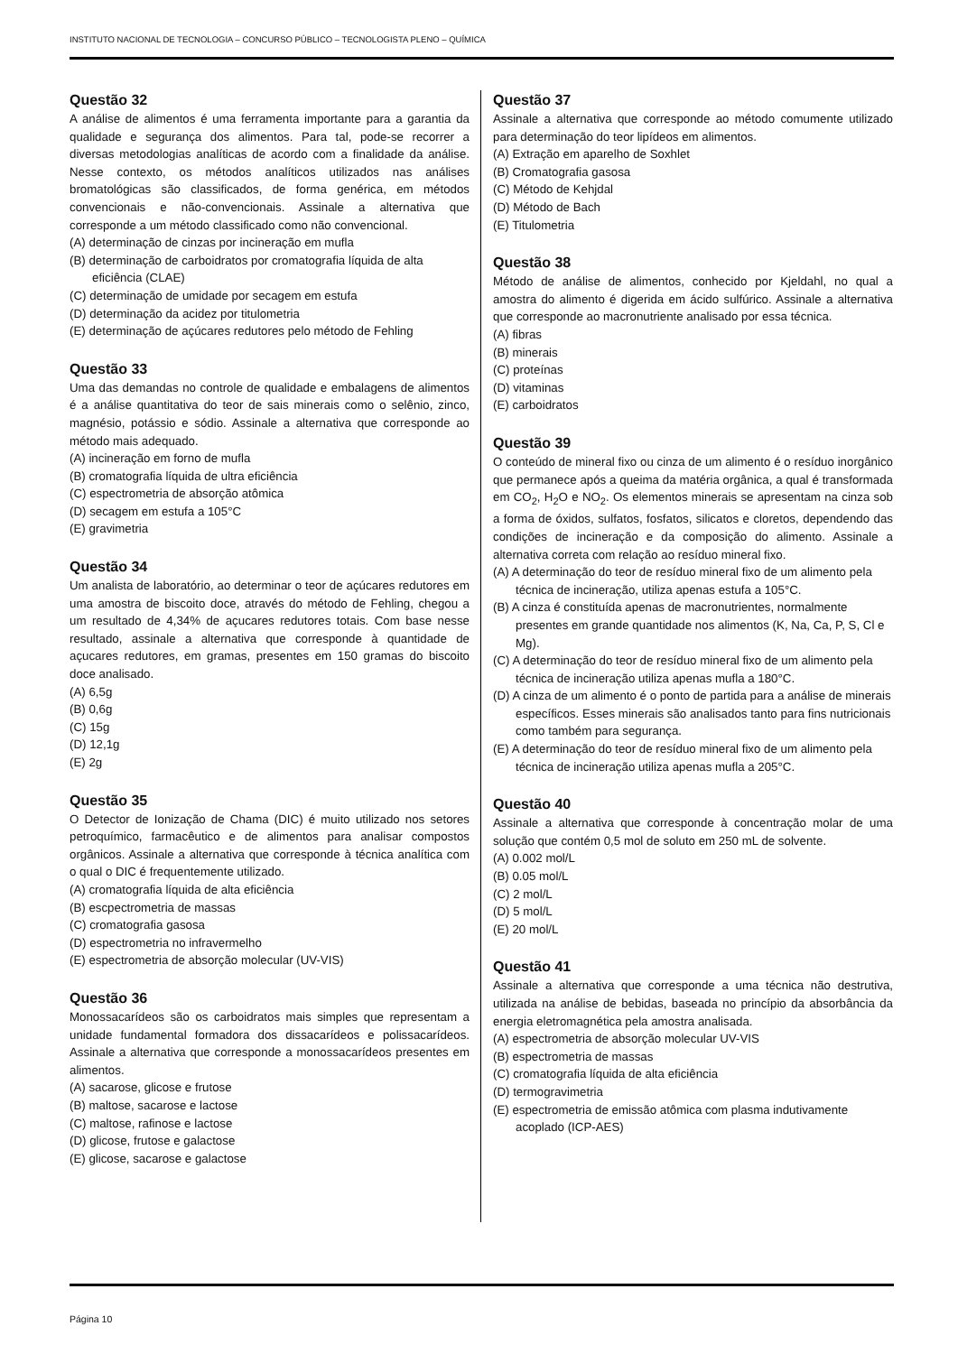INSTITUTO NACIONAL DE TECNOLOGIA – CONCURSO PÚBLICO – TECNOLOGISTA PLENO – QUÍMICA
Questão 32
A análise de alimentos é uma ferramenta importante para a garantia da qualidade e segurança dos alimentos. Para tal, pode-se recorrer a diversas metodologias analíticas de acordo com a finalidade da análise. Nesse contexto, os métodos analíticos utilizados nas análises bromatológicas são classificados, de forma genérica, em métodos convencionais e não-convencionais. Assinale a alternativa que corresponde a um método classificado como não convencional.
(A) determinação de cinzas por incineração em mufla
(B) determinação de carboidratos por cromatografia líquida de alta eficiência (CLAE)
(C) determinação de umidade por secagem em estufa
(D) determinação da acidez por titulometria
(E) determinação de açúcares redutores pelo método de Fehling
Questão 33
Uma das demandas no controle de qualidade e embalagens de alimentos é a análise quantitativa do teor de sais minerais como o selênio, zinco, magnésio, potássio e sódio. Assinale a alternativa que corresponde ao método mais adequado.
(A) incineração em forno de mufla
(B) cromatografia líquida de ultra eficiência
(C) espectrometria de absorção atômica
(D) secagem em estufa a 105°C
(E) gravimetria
Questão 34
Um analista de laboratório, ao determinar o teor de açúcares redutores em uma amostra de biscoito doce, através do método de Fehling, chegou a um resultado de 4,34% de açucares redutores totais. Com base nesse resultado, assinale a alternativa que corresponde à quantidade de açucares redutores, em gramas, presentes em 150 gramas do biscoito doce analisado.
(A) 6,5g
(B) 0,6g
(C) 15g
(D) 12,1g
(E) 2g
Questão 35
O Detector de Ionização de Chama (DIC) é muito utilizado nos setores petroquímico, farmacêutico e de alimentos para analisar compostos orgânicos. Assinale a alternativa que corresponde à técnica analítica com o qual o DIC é frequentemente utilizado.
(A) cromatografia líquida de alta eficiência
(B) escpectrometria de massas
(C) cromatografia gasosa
(D) espectrometria no infravermelho
(E) espectrometria de absorção molecular (UV-VIS)
Questão 36
Monossacarídeos são os carboidratos mais simples que representam a unidade fundamental formadora dos dissacarídeos e polissacarídeos. Assinale a alternativa que corresponde a monossacarídeos presentes em alimentos.
(A) sacarose, glicose e frutose
(B) maltose, sacarose e lactose
(C) maltose, rafinose e lactose
(D) glicose, frutose e galactose
(E) glicose, sacarose e galactose
Questão 37
Assinale a alternativa que corresponde ao método comumente utilizado para determinação do teor lipídeos em alimentos.
(A) Extração em aparelho de Soxhlet
(B) Cromatografia gasosa
(C) Método de Kehjdal
(D) Método de Bach
(E) Titulometria
Questão 38
Método de análise de alimentos, conhecido por Kjeldahl, no qual a amostra do alimento é digerida em ácido sulfúrico. Assinale a alternativa que corresponde ao macronutriente analisado por essa técnica.
(A) fibras
(B) minerais
(C) proteínas
(D) vitaminas
(E) carboidratos
Questão 39
O conteúdo de mineral fixo ou cinza de um alimento é o resíduo inorgânico que permanece após a queima da matéria orgânica, a qual é transformada em CO<sub>2</sub>, H<sub>2</sub>O e NO<sub>2</sub>. Os elementos minerais se apresentam na cinza sob a forma de óxidos, sulfatos, fosfatos, silicatos e cloretos, dependendo das condições de incineração e da composição do alimento. Assinale a alternativa correta com relação ao resíduo mineral fixo.
(A) A determinação do teor de resíduo mineral fixo de um alimento pela técnica de incineração, utiliza apenas estufa a 105°C.
(B) A cinza é constituída apenas de macronutrientes, normalmente presentes em grande quantidade nos alimentos (K, Na, Ca, P, S, Cl e Mg).
(C) A determinação do teor de resíduo mineral fixo de um alimento pela técnica de incineração utiliza apenas mufla a 180°C.
(D) A cinza de um alimento é o ponto de partida para a análise de minerais específicos. Esses minerais são analisados tanto para fins nutricionais como também para segurança.
(E) A determinação do teor de resíduo mineral fixo de um alimento pela técnica de incineração utiliza apenas mufla a 205°C.
Questão 40
Assinale a alternativa que corresponde à concentração molar de uma solução que contém 0,5 mol de soluto em 250 mL de solvente.
(A) 0.002 mol/L
(B) 0.05 mol/L
(C) 2 mol/L
(D) 5 mol/L
(E) 20 mol/L
Questão 41
Assinale a alternativa que corresponde a uma técnica não destrutiva, utilizada na análise de bebidas, baseada no princípio da absorbância da energia eletromagnética pela amostra analisada.
(A) espectrometria de absorção molecular UV-VIS
(B) espectrometria de massas
(C) cromatografia líquida de alta eficiência
(D) termogravimetria
(E) espectrometria de emissão atômica com plasma indutivamente acoplado (ICP-AES)
Página 10